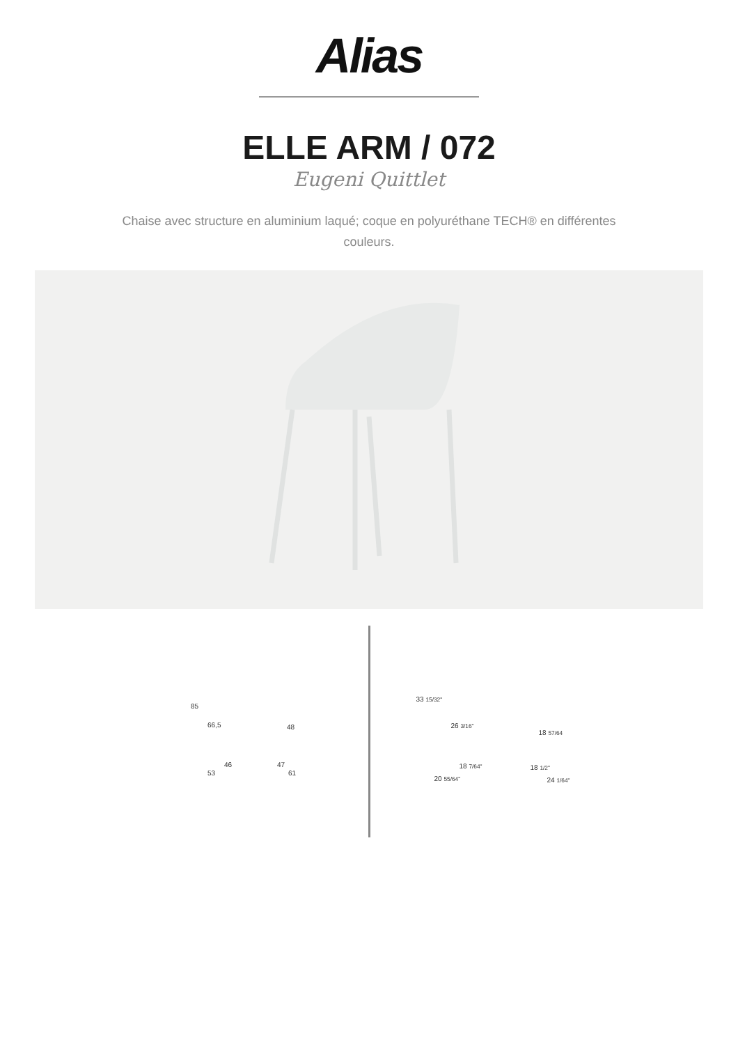Alias
ELLE ARM / 072
Eugeni Quittlet
Chaise avec structure en aluminium laqué; coque en polyuréthane TECH® en différentes couleurs.
85
66,5 48
46
53
47
61
33 15/32"
26 3/16"
18 57/64
18 7/64"
20 55/64"
18 1/2"
24 1/64"